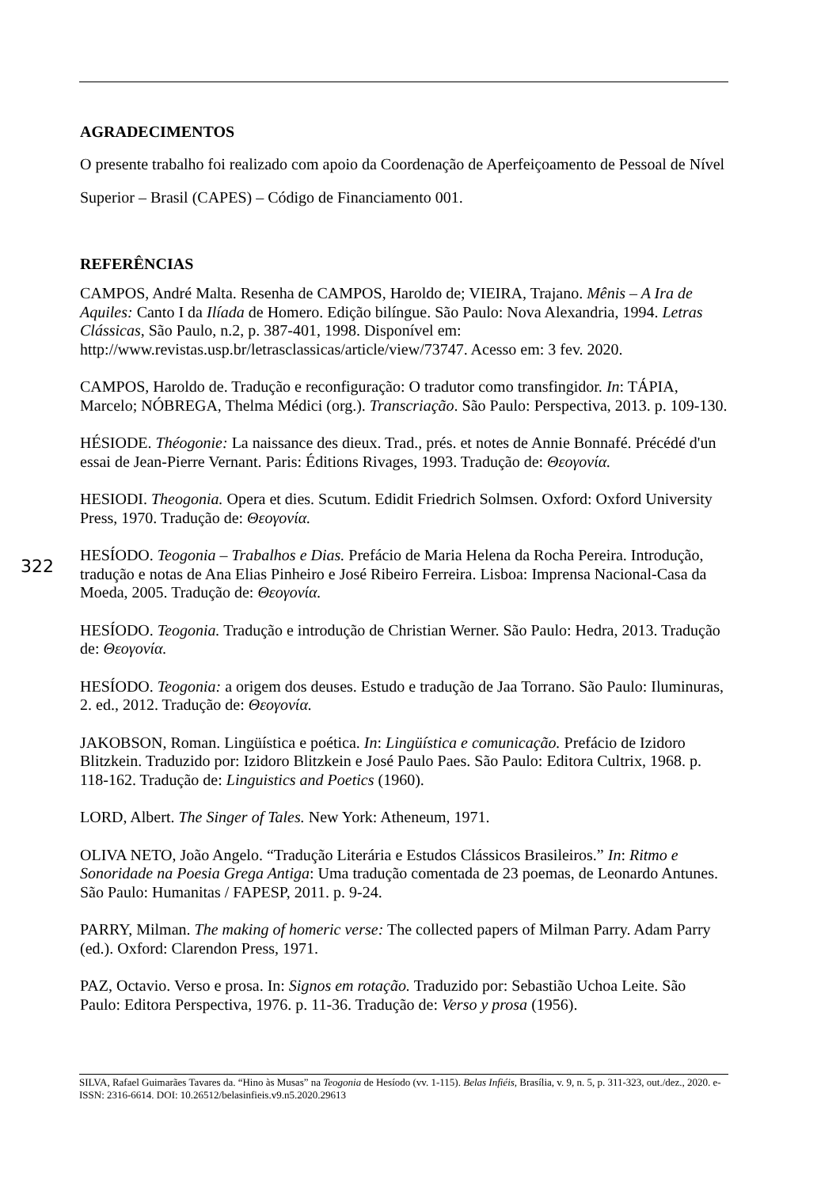AGRADECIMENTOS
O presente trabalho foi realizado com apoio da Coordenação de Aperfeiçoamento de Pessoal de Nível Superior – Brasil (CAPES) – Código de Financiamento 001.
REFERÊNCIAS
CAMPOS, André Malta. Resenha de CAMPOS, Haroldo de; VIEIRA, Trajano. Mênis – A Ira de Aquiles: Canto I da Ilíada de Homero. Edição bilíngue. São Paulo: Nova Alexandria, 1994. Letras Clássicas, São Paulo, n.2, p. 387-401, 1998. Disponível em: http://www.revistas.usp.br/letrasclassicas/article/view/73747. Acesso em: 3 fev. 2020.
CAMPOS, Haroldo de. Tradução e reconfiguração: O tradutor como transfingidor. In: TÁPIA, Marcelo; NÓBREGA, Thelma Médici (org.). Transcriação. São Paulo: Perspectiva, 2013. p. 109-130.
HÉSIODE. Théogonie: La naissance des dieux. Trad., prés. et notes de Annie Bonnafé. Précédé d'un essai de Jean-Pierre Vernant. Paris: Éditions Rivages, 1993. Tradução de: Θεογονία.
HESIODI. Theogonia. Opera et dies. Scutum. Edidit Friedrich Solmsen. Oxford: Oxford University Press, 1970. Tradução de: Θεογονία.
HESÍODO. Teogonia – Trabalhos e Dias. Prefácio de Maria Helena da Rocha Pereira. Introdução, tradução e notas de Ana Elias Pinheiro e José Ribeiro Ferreira. Lisboa: Imprensa Nacional-Casa da Moeda, 2005. Tradução de: Θεογονία.
HESÍODO. Teogonia. Tradução e introdução de Christian Werner. São Paulo: Hedra, 2013. Tradução de: Θεογονία.
HESÍODO. Teogonia: a origem dos deuses. Estudo e tradução de Jaa Torrano. São Paulo: Iluminuras, 2. ed., 2012. Tradução de: Θεογονία.
JAKOBSON, Roman. Lingüística e poética. In: Lingüística e comunicação. Prefácio de Izidoro Blitzkein. Traduzido por: Izidoro Blitzkein e José Paulo Paes. São Paulo: Editora Cultrix, 1968. p. 118-162. Tradução de: Linguistics and Poetics (1960).
LORD, Albert. The Singer of Tales. New York: Atheneum, 1971.
OLIVA NETO, João Angelo. “Tradução Literária e Estudos Clássicos Brasileiros.” In: Ritmo e Sonoridade na Poesia Grega Antiga: Uma tradução comentada de 23 poemas, de Leonardo Antunes. São Paulo: Humanitas / FAPESP, 2011. p. 9-24.
PARRY, Milman. The making of homeric verse: The collected papers of Milman Parry. Adam Parry (ed.). Oxford: Clarendon Press, 1971.
PAZ, Octavio. Verso e prosa. In: Signos em rotação. Traduzido por: Sebastião Uchoa Leite. São Paulo: Editora Perspectiva, 1976. p. 11-36. Tradução de: Verso y prosa (1956).
322
SILVA, Rafael Guimarães Tavares da. “Hino às Musas” na Teogonia de Hesíodo (vv. 1-115). Belas Infiéis, Brasília, v. 9, n. 5, p. 311-323, out./dez., 2020. e-ISSN: 2316-6614. DOI: 10.26512/belasinfieis.v9.n5.2020.29613